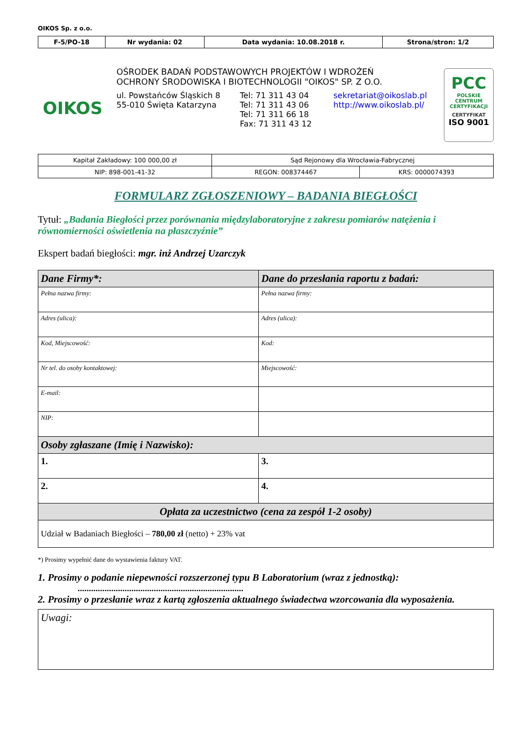OIKOS Sp. z o.o.
| F-5/PO-18 | Nr wydania: 02 | Data wydania: 10.08.2018 r. | Strona/stron: 1/2 |
OIKOS
OŚRODEK BADAŃ PODSTAWOWYCH PROJEKTÓW I WDROŻEŃ
OCHRONY ŚRODOWISKA I BIOTECHNOLOGII "OIKOS" SP. Z O.O.
ul. Powstańców Śląskich 8
55-010 Święta Katarzyna
Tel: 71 311 43 04
Tel: 71 311 43 06
Tel: 71 311 66 18
Fax: 71 311 43 12
sekretariat@oikoslab.pl
http://www.oikoslab.pl/
PCC
POLSKIE CENTRUM CERTYFIKACJI
CERTYFIKAT
ISO 9001
| Kapitał Zakładowy: 100 000,00 zł | Sąd Rejonowy dla Wrocławia-Fabrycznej | |
| NIP: 898-001-41-32 | REGON: 008374467 | KRS: 0000074393 |
FORMULARZ ZGŁOSZENIOWY – BADANIA BIEGŁOŚCI
Tytuł: „Badania Biegłości przez porównania międzylaboratoryjne z zakresu pomiarów natężenia i równomierności oświetlenia na płaszczyźnie”
Ekspert badań biegłości: mgr. inż Andrzej Uzarczyk
| Dane Firmy*: | Dane do przesłania raportu z badań: |
| Pełna nazwa firmy: | Pełna nazwa firmy: |
| Adres (ulica): | Adres (ulica): |
| Kod, Miejscowość: | Kod: |
| Nr tel. do osoby kontaktowej: | Miejscowość: |
| E-mail: | |
| NIP: | |
| Osoby zgłaszane (Imię i Nazwisko): | |
| 1. | 3. |
| 2. | 4. |
| Opłata za uczestnictwo (cena za zespół 1-2 osoby) | |
| Udział w Badaniach Biegłości – 780,00 zł (netto) + 23% vat | |
*) Prosimy wypełnić dane do wystawienia faktury VAT.
1. Prosimy o podanie niepewności rozszerzonej typu B Laboratorium (wraz z jednostką):
..........................................................................
2. Prosimy o przesłanie wraz z kartą zgłoszenia aktualnego świadectwa wzorcowania dla wyposażenia.
Uwagi: